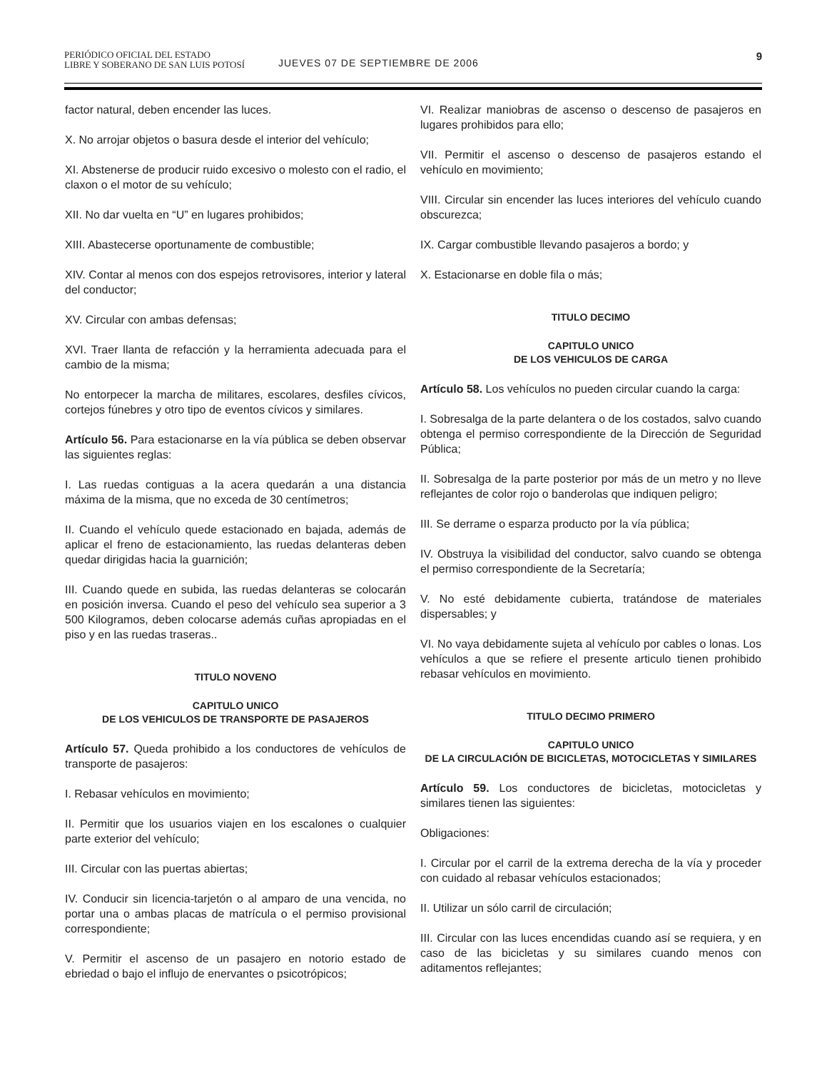PERIÓDICO OFICIAL DEL ESTADO
LIBRE Y SOBERANO DE SAN LUIS POTOSÍ
JUEVES 07 DE SEPTIEMBRE DE 2006
9
factor natural, deben encender las luces.
X. No arrojar objetos o basura desde el interior del vehículo;
XI. Abstenerse de producir ruido excesivo o molesto con el radio, el claxon o el motor de su vehículo;
XII. No dar vuelta en “U” en lugares prohibidos;
XIII. Abastecerse oportunamente de combustible;
XIV. Contar al menos con dos espejos retrovisores, interior y lateral del conductor;
XV. Circular con ambas defensas;
XVI. Traer llanta de refacción y la herramienta adecuada para el cambio de la misma;
No entorpecer la marcha de militares, escolares, desfiles cívicos, cortejos fúnebres y otro tipo de eventos cívicos y similares.
Artículo 56. Para estacionarse en la vía pública se deben observar las siguientes reglas:
I. Las ruedas contiguas a la acera quedarán a una distancia máxima de la misma, que no exceda de 30 centímetros;
II. Cuando el vehículo quede estacionado en bajada, además de aplicar el freno de estacionamiento, las ruedas delanteras deben quedar dirigidas hacia la guarnición;
III. Cuando quede en subida, las ruedas delanteras se colocarán en posición inversa. Cuando el peso del vehículo sea superior a 3 500 Kilogramos, deben colocarse además cuñas apropiadas en el piso y en las ruedas traseras..
TITULO NOVENO
CAPITULO UNICO
DE LOS VEHICULOS DE TRANSPORTE DE PASAJEROS
Artículo 57. Queda prohibido a los conductores de vehículos de transporte de pasajeros:
I. Rebasar vehículos en movimiento;
II. Permitir que los usuarios viajen en los escalones o cualquier parte exterior del vehículo;
III. Circular con las puertas abiertas;
IV. Conducir sin licencia-tarjetón o al amparo de una vencida, no portar una o ambas placas de matrícula o el permiso provisional correspondiente;
V. Permitir el ascenso de un pasajero en notorio estado de ebriedad o bajo el influjo de enervantes o psicotrópicos;
VI. Realizar maniobras de ascenso o descenso de pasajeros en lugares prohibidos para ello;
VII. Permitir el ascenso o descenso de pasajeros estando el vehículo en movimiento;
VIII. Circular sin encender las luces interiores del vehículo cuando obscurezca;
IX. Cargar combustible llevando pasajeros a bordo; y
X. Estacionarse en doble fila o más;
TITULO DECIMO
CAPITULO UNICO
DE LOS VEHICULOS DE CARGA
Artículo 58. Los vehículos no pueden circular cuando la carga:
I. Sobresalga de la parte delantera o de los costados, salvo cuando obtenga el permiso correspondiente de la Dirección de Seguridad Pública;
II. Sobresalga de la parte posterior por más de un metro y no lleve reflejantes de color rojo o banderolas que indiquen peligro;
III. Se derrame o esparza producto por la vía pública;
IV. Obstruya la visibilidad del conductor, salvo cuando se obtenga el permiso correspondiente de la Secretaría;
V. No esté debidamente cubierta, tratándose de materiales dispersables; y
VI. No vaya debidamente sujeta al vehículo por cables o lonas. Los vehículos a que se refiere el presente articulo tienen prohibido rebasar vehículos en movimiento.
TITULO DECIMO PRIMERO
CAPITULO UNICO
DE LA CIRCULACIÓN DE BICICLETAS, MOTOCICLETAS Y SIMILARES
Artículo 59. Los conductores de bicicletas, motocicletas y similares tienen las siguientes:
Obligaciones:
I. Circular por el carril de la extrema derecha de la vía y proceder con cuidado al rebasar vehículos estacionados;
II. Utilizar un sólo carril de circulación;
III. Circular con las luces encendidas cuando así se requiera, y en caso de las bicicletas y su similares cuando menos con aditamentos reflejantes;